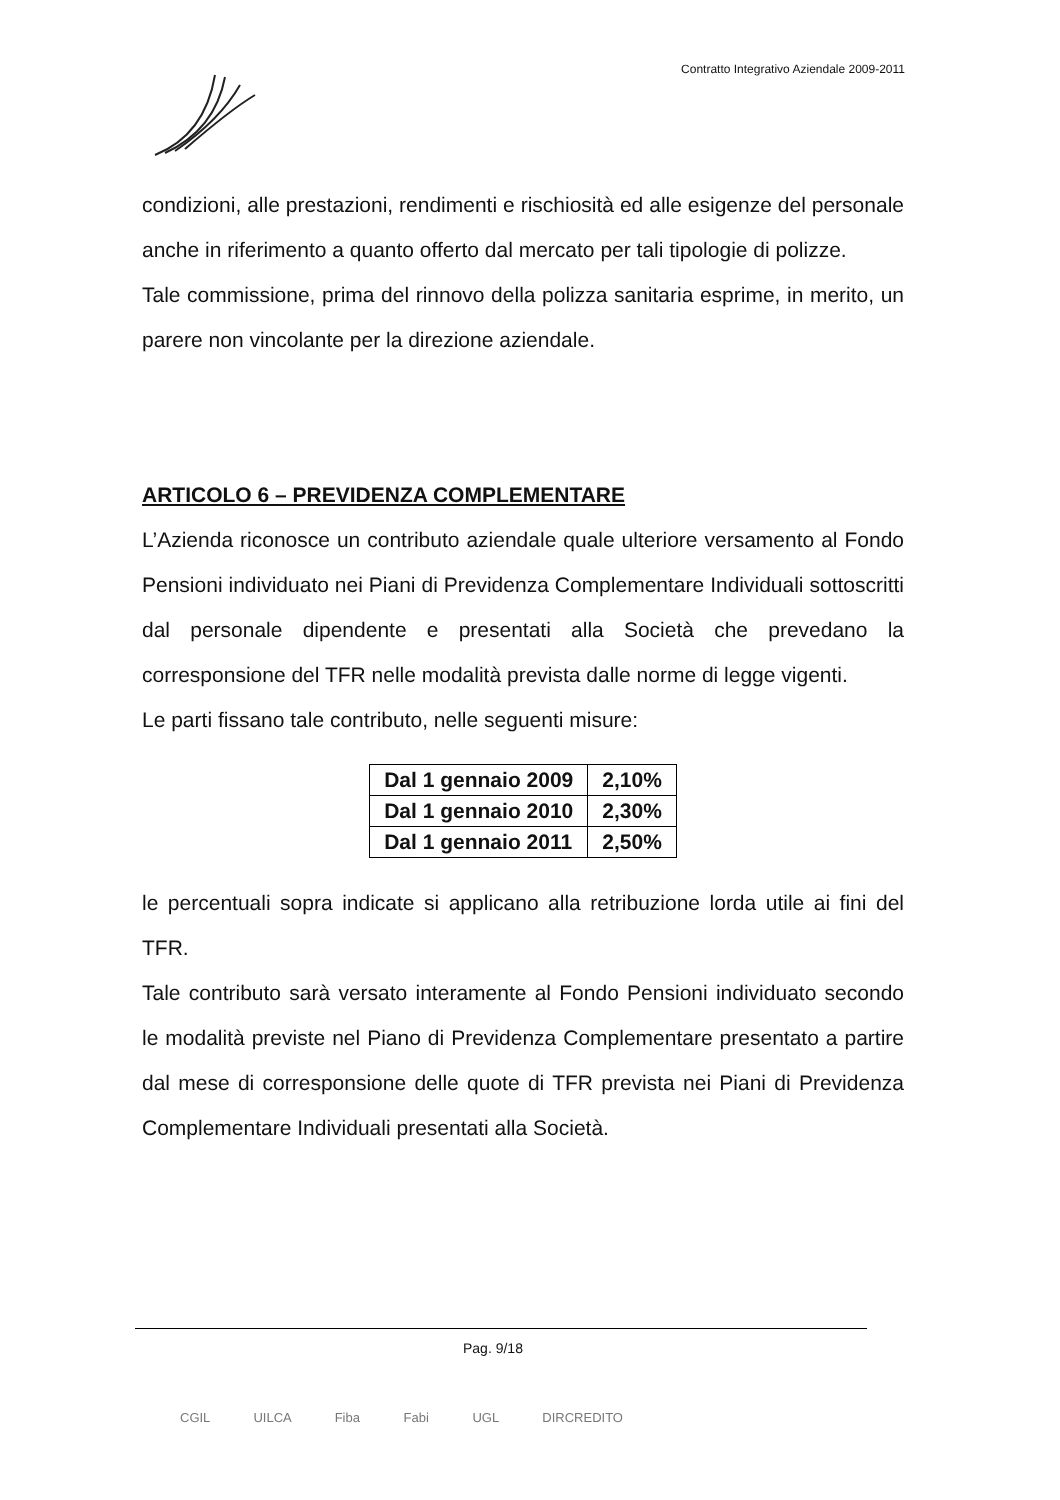Contratto Integrativo Aziendale 2009-2011
condizioni, alle prestazioni, rendimenti e rischiosità ed alle esigenze del personale anche in riferimento a quanto offerto dal mercato per tali tipologie di polizze.
Tale commissione, prima del rinnovo della polizza sanitaria esprime, in merito, un parere non vincolante per la direzione aziendale.
ARTICOLO 6 – PREVIDENZA COMPLEMENTARE
L’Azienda riconosce un contributo aziendale quale ulteriore versamento al Fondo Pensioni individuato nei Piani di Previdenza Complementare Individuali sottoscritti dal personale dipendente e presentati alla Società che prevedano la corresponsione del TFR nelle modalità prevista dalle norme di legge vigenti.
Le parti fissano tale contributo, nelle seguenti misure:
| Dal 1 gennaio 2009 | 2,10% |
| Dal 1 gennaio 2010 | 2,30% |
| Dal 1 gennaio 2011 | 2,50% |
le percentuali sopra indicate si applicano alla retribuzione lorda utile ai fini del TFR.
Tale contributo sarà versato interamente al Fondo Pensioni individuato secondo le modalità previste nel Piano di Previdenza Complementare presentato a partire dal mese di corresponsione delle quote di TFR prevista nei Piani di Previdenza Complementare Individuali presentati alla Società.
Pag. 9/18
CGIL UILCA Fiba Fabi UGL DIRCREDITO